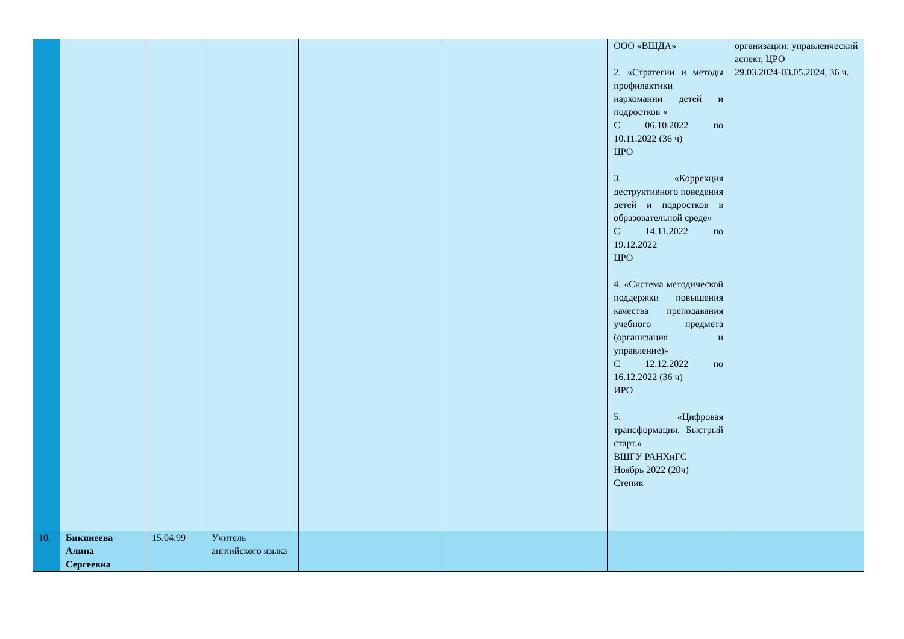| | | | | | | ООО «ВШДА» 2. «Стратегии и методы профилактики наркомании детей и подростков « С 06.10.2022 по 10.11.2022 (36 ч) ЦРО 3. «Коррекция деструктивного поведения детей и подростков в образовательной среде» С 14.11.2022 по 19.12.2022 ЦРО 4. «Система методической поддержки повышения качества преподавания учебного предмета (организация и управление)» С 12.12.2022 по 16.12.2022 (36 ч) ИРО 5. «Цифровая трансформация. Быстрый старт.» ВШГУ РАНХиГС Ноябрь 2022 (20ч) Степик | организации: управленческий аспект, ЦРО 29.03.2024-03.05.2024, 36 ч. |
| 10. | Бикинеева Алина Сергеевна | 15.04.99 | Учитель английского языка | | | | |